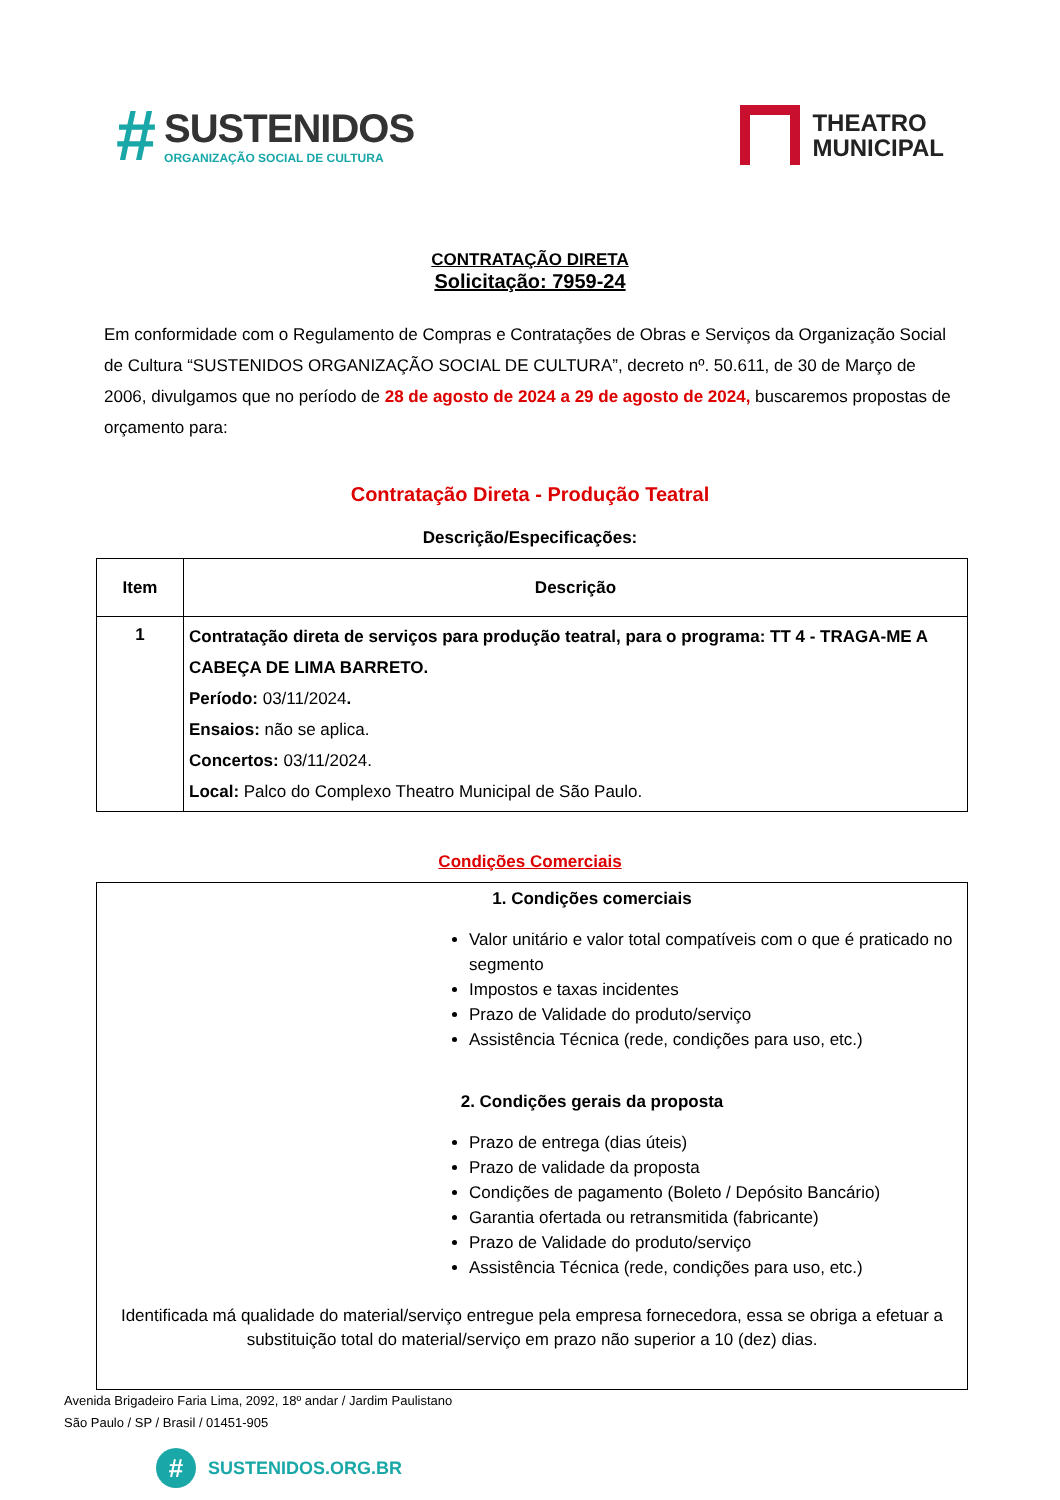#
SUSTENIDOS
ORGANIZAÇÃO SOCIAL DE CULTURA
THEATRO
MUNICIPAL
CONTRATAÇÃO DIRETA
Solicitação: 7959-24
Em conformidade com o Regulamento de Compras e Contratações de Obras e Serviços da Organização Social de Cultura “SUSTENIDOS ORGANIZAÇÃO SOCIAL DE CULTURA”, decreto nº. 50.611, de 30 de Março de 2006, divulgamos que no período de 28 de agosto de 2024 a 29 de agosto de 2024, buscaremos propostas de orçamento para:
Contratação Direta - Produção Teatral
Descrição/Especificações:
| Item | Descrição |
| --- | --- |
| 1 | Contratação direta de serviços para produção teatral, para o programa: TT 4 - TRAGA-ME A CABEÇA DE LIMA BARRETO. Período: 03/11/2024 . Ensaios: não se aplica. Concertos: 03/11/2024. Local: Palco do Complexo Theatro Municipal de São Paulo. |
Condições Comerciais
1. Condições comerciais
Valor unitário e valor total compatíveis com o que é praticado no segmento
Impostos e taxas incidentes
Prazo de Validade do produto/serviço
Assistência Técnica (rede, condições para uso, etc.)
2. Condições gerais da proposta
Prazo de entrega (dias úteis)
Prazo de validade da proposta
Condições de pagamento (Boleto / Depósito Bancário)
Garantia ofertada ou retransmitida (fabricante)
Prazo de Validade do produto/serviço
Assistência Técnica (rede, condições para uso, etc.)
Identificada má qualidade do material/serviço entregue pela empresa fornecedora, essa se obriga a efetuar a substituição total do material/serviço em prazo não superior a 10 (dez) dias.
Avenida Brigadeiro Faria Lima, 2092, 18º andar / Jardim Paulistano
São Paulo / SP / Brasil / 01451-905
#
SUSTENIDOS.ORG.BR